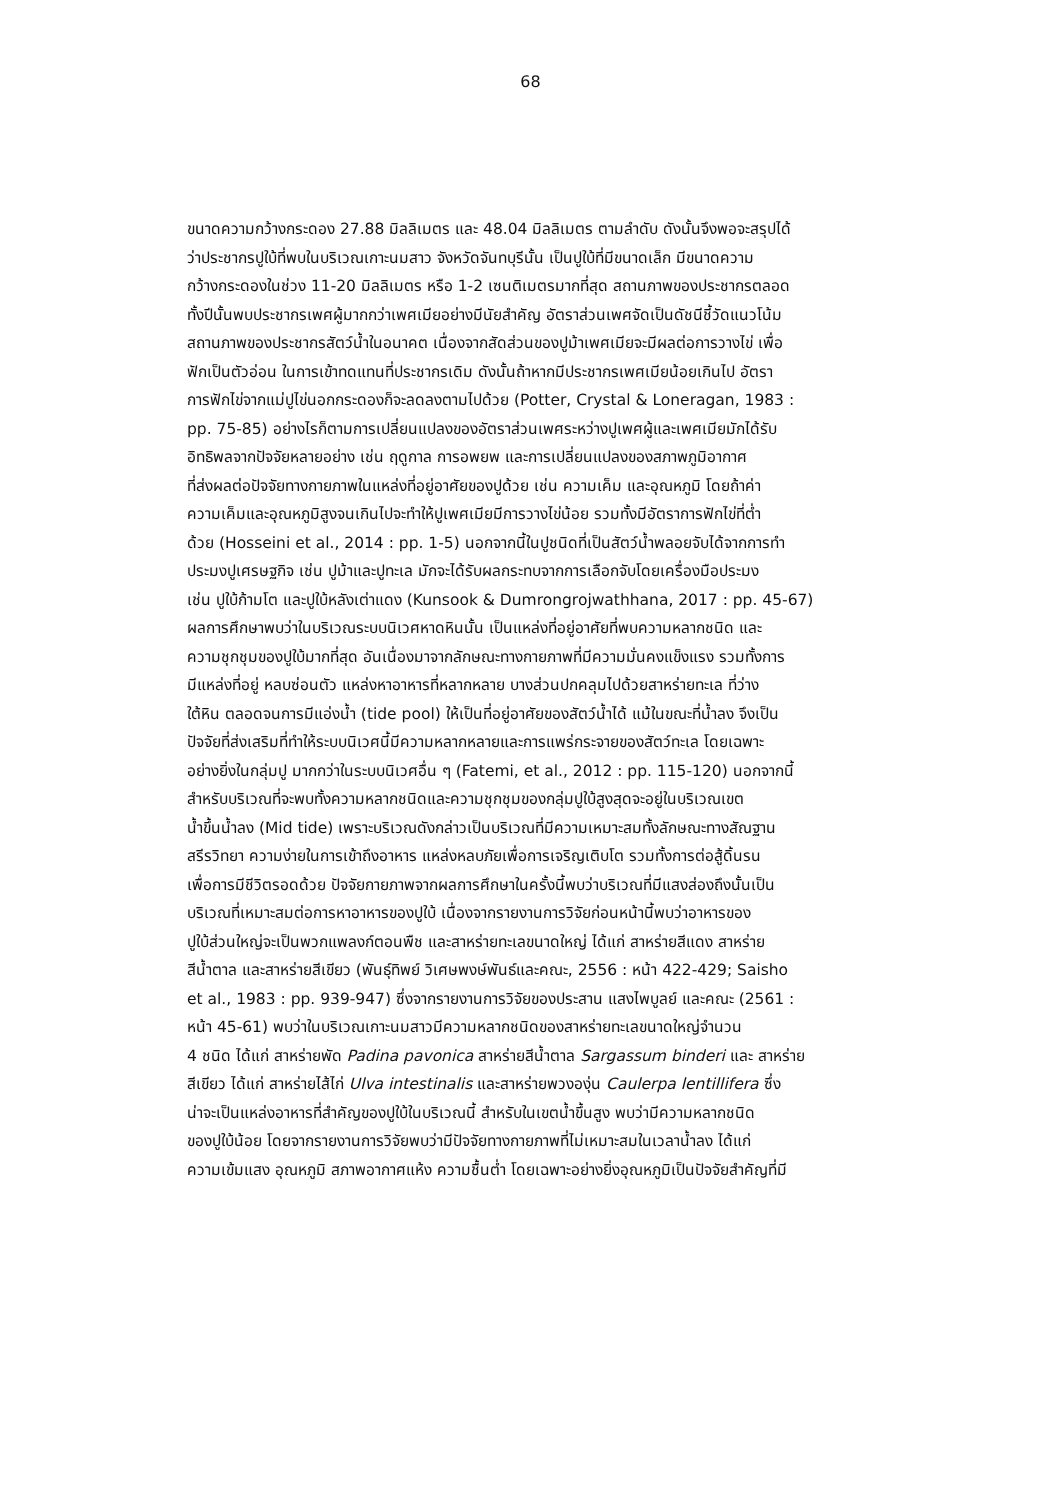68
ขนาดความกว้างกระดอง 27.88 มิลลิเมตร และ 48.04 มิลลิเมตร ตามลำดับ ดังนั้นจึงพอจะสรุปได้
ว่าประชากรปูใบ้ที่พบในบริเวณเกาะนมสาว จังหวัดจันทบุรีนั้น เป็นปูใบ้ที่มีขนาดเล็ก มีขนาดความ
กว้างกระดองในช่วง 11-20 มิลลิเมตร หรือ 1-2 เซนติเมตรมากที่สุด สถานภาพของประชากรตลอด
ทั้งปีนั้นพบประชากรเพศผู้มากกว่าเพศเมียอย่างมีนัยสำคัญ อัตราส่วนเพศจัดเป็นดัชนีชี้วัดแนวโน้ม
สถานภาพของประชากรสัตว์น้ำในอนาคต เนื่องจากสัดส่วนของปูม้าเพศเมียจะมีผลต่อการวางไข่ เพื่อ
ฟักเป็นตัวอ่อน ในการเข้าทดแทนที่ประชากรเดิม ดังนั้นถ้าหากมีประชากรเพศเมียน้อยเกินไป อัตรา
การฟักไข่จากแม่ปูไข่นอกกระดองก็จะลดลงตามไปด้วย (Potter, Crystal & Loneragan, 1983 :
pp. 75-85) อย่างไรก็ตามการเปลี่ยนแปลงของอัตราส่วนเพศระหว่างปูเพศผู้และเพศเมียมักได้รับ
อิทธิพลจากปัจจัยหลายอย่าง เช่น ฤดูกาล การอพยพ และการเปลี่ยนแปลงของสภาพภูมิอากาศ
ที่ส่งผลต่อปัจจัยทางกายภาพในแหล่งที่อยู่อาศัยของปูด้วย เช่น ความเค็ม และอุณหภูมิ โดยถ้าค่า
ความเค็มและอุณหภูมิสูงจนเกินไปจะทำให้ปูเพศเมียมีการวางไข่น้อย รวมทั้งมีอัตราการฟักไข่ที่ต่ำ
ด้วย (Hosseini et al., 2014 : pp. 1-5) นอกจากนี้ในปูชนิดที่เป็นสัตว์น้ำพลอยจับได้จากการทำ
ประมงปูเศรษฐกิจ เช่น ปูม้าและปูทะเล มักจะได้รับผลกระทบจากการเลือกจับโดยเครื่องมือประมง
เช่น ปูใบ้ก้ามโต และปูใบ้หลังเต่าแดง (Kunsook & Dumrongrojwathhana, 2017 : pp. 45-67)
ผลการศึกษาพบว่าในบริเวณระบบนิเวศหาดหินนั้น เป็นแหล่งที่อยู่อาศัยที่พบความหลากชนิด และ
ความชุกชุมของปูใบ้มากที่สุด อันเนื่องมาจากลักษณะทางกายภาพที่มีความมั่นคงแข็งแรง รวมทั้งการ
มีแหล่งที่อยู่ หลบซ่อนตัว แหล่งหาอาหารที่หลากหลาย บางส่วนปกคลุมไปด้วยสาหร่ายทะเล ที่ว่าง
ใต้หิน ตลอดจนการมีแอ่งน้ำ (tide pool) ให้เป็นที่อยู่อาศัยของสัตว์น้ำได้ แม้ในขณะที่น้ำลง จึงเป็น
ปัจจัยที่ส่งเสริมที่ทำให้ระบบนิเวศนี้มีความหลากหลายและการแพร่กระจายของสัตว์ทะเล โดยเฉพาะ
อย่างยิ่งในกลุ่มปู มากกว่าในระบบนิเวศอื่น ๆ (Fatemi, et al., 2012 : pp. 115-120) นอกจากนี้
สำหรับบริเวณที่จะพบทั้งความหลากชนิดและความชุกชุมของกลุ่มปูใบ้สูงสุดจะอยู่ในบริเวณเขต
น้ำขึ้นน้ำลง (Mid tide) เพราะบริเวณดังกล่าวเป็นบริเวณที่มีความเหมาะสมทั้งลักษณะทางสัณฐาน
สรีรวิทยา ความง่ายในการเข้าถึงอาหาร แหล่งหลบภัยเพื่อการเจริญเติบโต รวมทั้งการต่อสู้ดิ้นรน
เพื่อการมีชีวิตรอดด้วย ปัจจัยกายภาพจากผลการศึกษาในครั้งนี้พบว่าบริเวณที่มีแสงส่องถึงนั้นเป็น
บริเวณที่เหมาะสมต่อการหาอาหารของปูใบ้ เนื่องจากรายงานการวิจัยก่อนหน้านี้พบว่าอาหารของ
ปูใบ้ส่วนใหญ่จะเป็นพวกแพลงก์ตอนพืช และสาหร่ายทะเลขนาดใหญ่ ได้แก่ สาหร่ายสีแดง สาหร่าย
สีน้ำตาล และสาหร่ายสีเขียว (พันธุ์ทิพย์ วิเศษพงษ์พันธ์และคณะ, 2556 : หน้า 422-429; Saisho
et al., 1983 : pp. 939-947) ซึ่งจากรายงานการวิจัยของประสาน แสงไพบูลย์ และคณะ (2561 :
หน้า 45-61) พบว่าในบริเวณเกาะนมสาวมีความหลากชนิดของสาหร่ายทะเลขนาดใหญ่จำนวน
4 ชนิด ได้แก่ สาหร่ายพัด Padina pavonica สาหร่ายสีน้ำตาล Sargassum binderi และ สาหร่าย
สีเขียว ได้แก่ สาหร่ายไส้ไก่ Ulva intestinalis และสาหร่ายพวงองุ่น Caulerpa lentillifera ซึ่ง
น่าจะเป็นแหล่งอาหารที่สำคัญของปูใบ้ในบริเวณนี้ สำหรับในเขตน้ำขึ้นสูง พบว่ามีความหลากชนิด
ของปูใบ้น้อย โดยจากรายงานการวิจัยพบว่ามีปัจจัยทางกายภาพที่ไม่เหมาะสมในเวลาน้ำลง ได้แก่
ความเข้มแสง อุณหภูมิ สภาพอากาศแห้ง ความชื้นต่ำ โดยเฉพาะอย่างยิ่งอุณหภูมิเป็นปัจจัยสำคัญที่มี